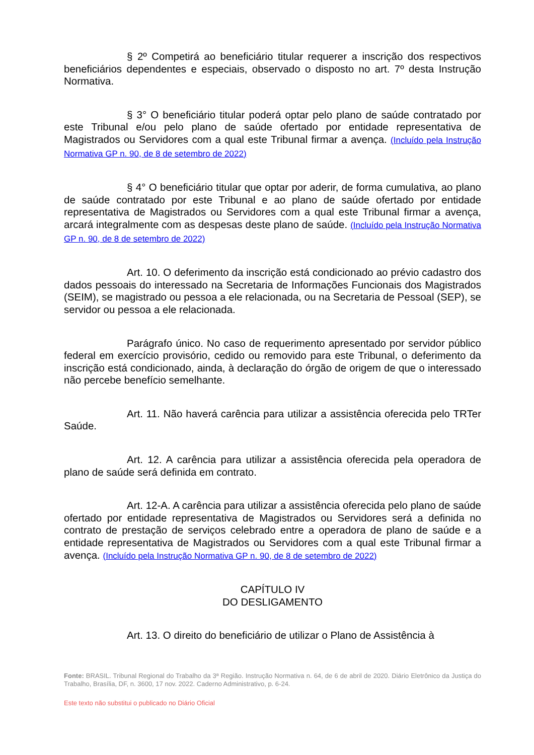§ 2º Competirá ao beneficiário titular requerer a inscrição dos respectivos beneficiários dependentes e especiais, observado o disposto no art. 7º desta Instrução Normativa.
§ 3° O beneficiário titular poderá optar pelo plano de saúde contratado por este Tribunal e/ou pelo plano de saúde ofertado por entidade representativa de Magistrados ou Servidores com a qual este Tribunal firmar a avença. (Incluído pela Instrução Normativa GP n. 90, de 8 de setembro de 2022)
§ 4° O beneficiário titular que optar por aderir, de forma cumulativa, ao plano de saúde contratado por este Tribunal e ao plano de saúde ofertado por entidade representativa de Magistrados ou Servidores com a qual este Tribunal firmar a avença, arcará integralmente com as despesas deste plano de saúde. (Incluído pela Instrução Normativa GP n. 90, de 8 de setembro de 2022)
Art. 10. O deferimento da inscrição está condicionado ao prévio cadastro dos dados pessoais do interessado na Secretaria de Informações Funcionais dos Magistrados (SEIM), se magistrado ou pessoa a ele relacionada, ou na Secretaria de Pessoal (SEP), se servidor ou pessoa a ele relacionada.
Parágrafo único. No caso de requerimento apresentado por servidor público federal em exercício provisório, cedido ou removido para este Tribunal, o deferimento da inscrição está condicionado, ainda, à declaração do órgão de origem de que o interessado não percebe benefício semelhante.
Art. 11. Não haverá carência para utilizar a assistência oferecida pelo TRTer Saúde.
Art. 12. A carência para utilizar a assistência oferecida pela operadora de plano de saúde será definida em contrato.
Art. 12-A. A carência para utilizar a assistência oferecida pelo plano de saúde ofertado por entidade representativa de Magistrados ou Servidores será a definida no contrato de prestação de serviços celebrado entre a operadora de plano de saúde e a entidade representativa de Magistrados ou Servidores com a qual este Tribunal firmar a avença. (Incluído pela Instrução Normativa GP n. 90, de 8 de setembro de 2022)
CAPÍTULO IV
DO DESLIGAMENTO
Art. 13. O direito do beneficiário de utilizar o Plano de Assistência à
Fonte: BRASIL. Tribunal Regional do Trabalho da 3ª Região. Instrução Normativa n. 64, de 6 de abril de 2020. Diário Eletrônico da Justiça do Trabalho, Brasília, DF, n. 3600, 17 nov. 2022. Caderno Administrativo, p. 6-24.
Este texto não substitui o publicado no Diário Oficial